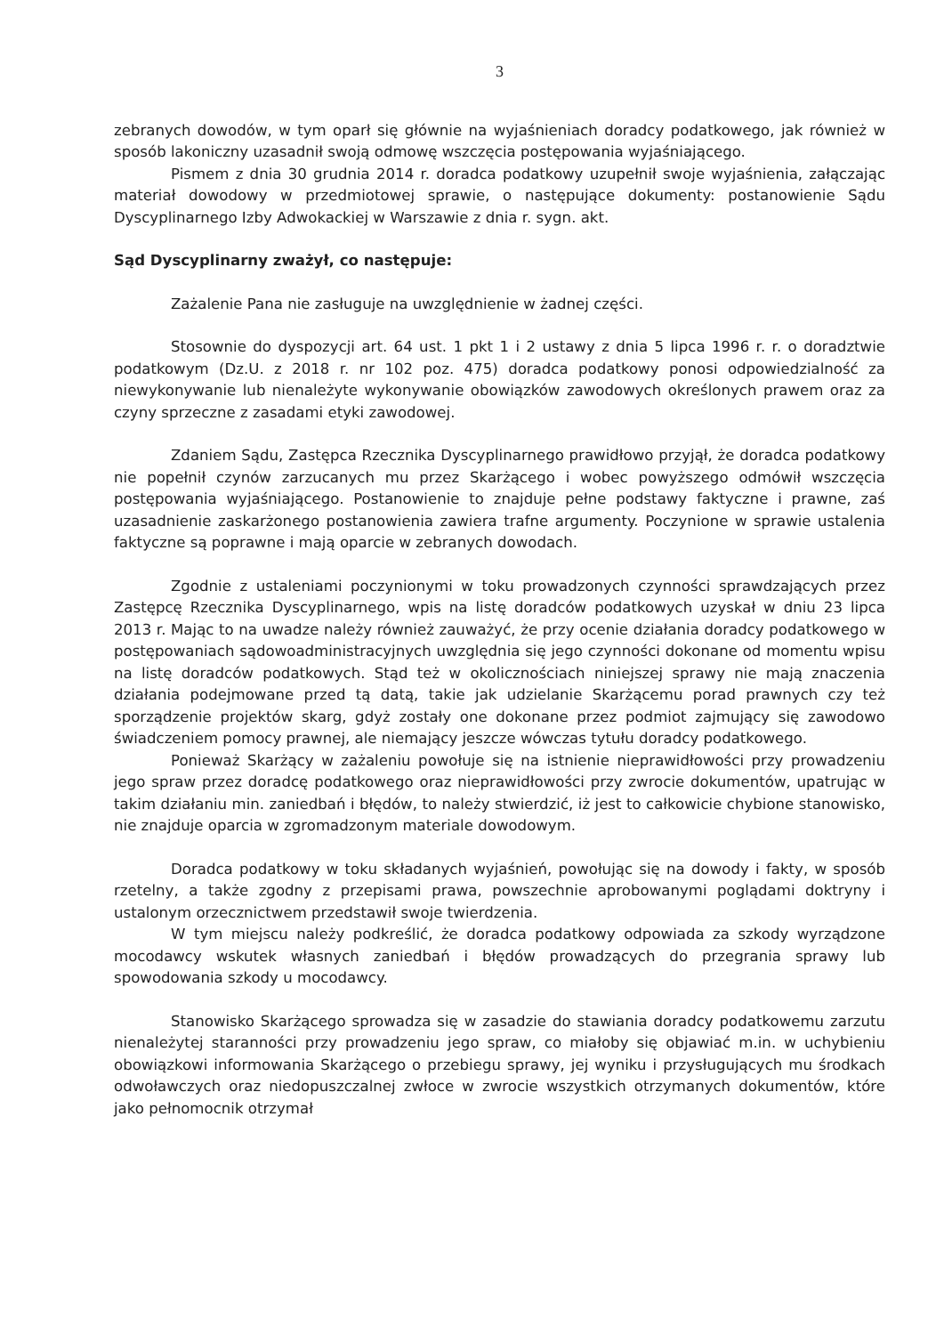3
zebranych dowodów, w tym oparł się głównie na wyjaśnieniach doradcy podatkowego, jak również w sposób lakoniczny uzasadnił swoją odmowę wszczęcia postępowania wyjaśniającego.
Pismem z dnia 30 grudnia 2014 r. doradca podatkowy uzupełnił swoje wyjaśnienia, załączając materiał dowodowy w przedmiotowej sprawie, o następujące dokumenty: postanowienie Sądu Dyscyplinarnego Izby Adwokackiej w Warszawie z dnia r. sygn. akt.
Sąd Dyscyplinarny zważył, co następuje:
Zażalenie Pana nie zasługuje na uwzględnienie w żadnej części.
Stosownie do dyspozycji art. 64 ust. 1 pkt 1 i 2 ustawy z dnia 5 lipca 1996 r. r. o doradztwie podatkowym (Dz.U. z 2018 r. nr 102 poz. 475) doradca podatkowy ponosi odpowiedzialność za niewykonywanie lub nienależyte wykonywanie obowiązków zawodowych określonych prawem oraz za czyny sprzeczne z zasadami etyki zawodowej.
Zdaniem Sądu, Zastępca Rzecznika Dyscyplinarnego prawidłowo przyjął, że doradca podatkowy nie popełnił czynów zarzucanych mu przez Skarżącego i wobec powyższego odmówił wszczęcia postępowania wyjaśniającego. Postanowienie to znajduje pełne podstawy faktyczne i prawne, zaś uzasadnienie zaskarżonego postanowienia zawiera trafne argumenty. Poczynione w sprawie ustalenia faktyczne są poprawne i mają oparcie w zebranych dowodach.
Zgodnie z ustaleniami poczynionymi w toku prowadzonych czynności sprawdzających przez Zastępcę Rzecznika Dyscyplinarnego, wpis na listę doradców podatkowych uzyskał w dniu 23 lipca 2013 r. Mając to na uwadze należy również zauważyć, że przy ocenie działania doradcy podatkowego w postępowaniach sądowoadministracyjnych uwzględnia się jego czynności dokonane od momentu wpisu na listę doradców podatkowych. Stąd też w okolicznościach niniejszej sprawy nie mają znaczenia działania podejmowane przed tą datą, takie jak udzielanie Skarżącemu porad prawnych czy też sporządzenie projektów skarg, gdyż zostały one dokonane przez podmiot zajmujący się zawodowo świadczeniem pomocy prawnej, ale niemający jeszcze wówczas tytułu doradcy podatkowego.
Ponieważ Skarżący w zażaleniu powołuje się na istnienie nieprawidłowości przy prowadzeniu jego spraw przez doradcę podatkowego oraz nieprawidłowości przy zwrocie dokumentów, upatrując w takim działaniu min. zaniedbań i błędów, to należy stwierdzić, iż jest to całkowicie chybione stanowisko, nie znajduje oparcia w zgromadzonym materiale dowodowym.
Doradca podatkowy w toku składanych wyjaśnień, powołując się na dowody i fakty, w sposób rzetelny, a także zgodny z przepisami prawa, powszechnie aprobowanymi poglądami doktryny i ustalonym orzecznictwem przedstawił swoje twierdzenia.
W tym miejscu należy podkreślić, że doradca podatkowy odpowiada za szkody wyrządzone mocodawcy wskutek własnych zaniedbań i błędów prowadzących do przegrania sprawy lub spowodowania szkody u mocodawcy.
Stanowisko Skarżącego sprowadza się w zasadzie do stawiania doradcy podatkowemu zarzutu nienależytej staranności przy prowadzeniu jego spraw, co miałoby się objawiać m.in. w uchybieniu obowiązkowi informowania Skarżącego o przebiegu sprawy, jej wyniku i przysługujących mu środkach odwoławczych oraz niedopuszczalnej zwłoce w zwrocie wszystkich otrzymanych dokumentów, które jako pełnomocnik otrzymał